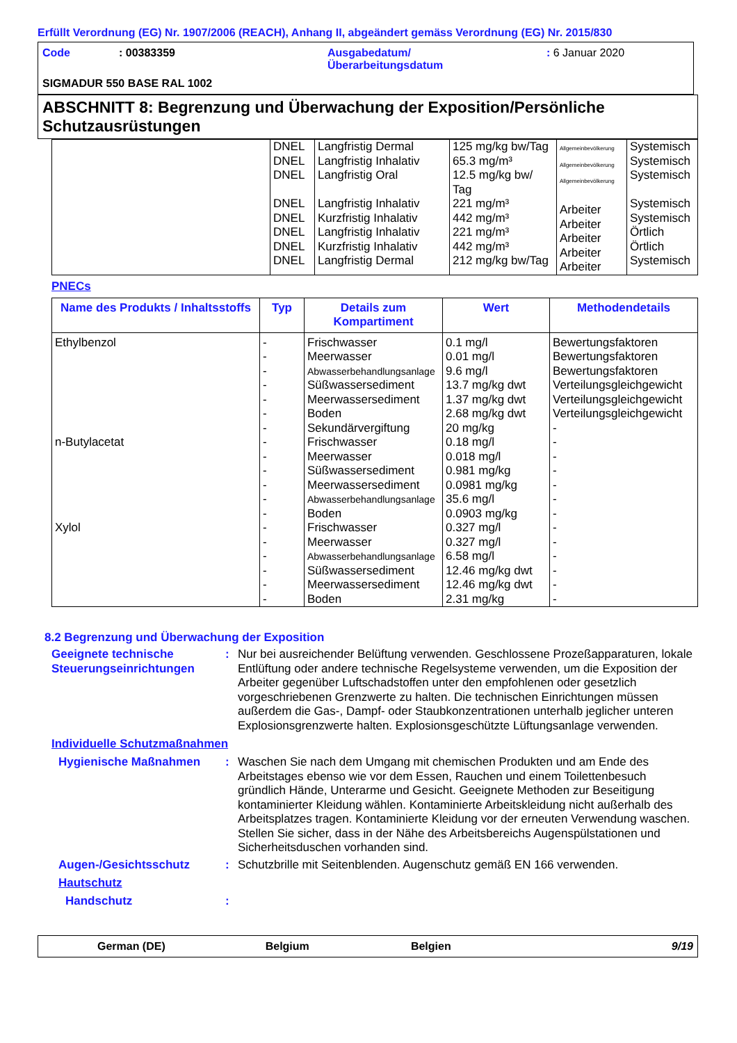Erfüllt Verordnung (EG) Nr. 1907/2006 (REACH), Anhang II, abgeändert gemäss Verordnung (EG) Nr. 2015/830
| Code | : 00383359 | Ausgabedatum/ Überarbeitungsdatum | : 6 Januar 2020 |
SIGMADUR 550 BASE RAL 1002
ABSCHNITT 8: Begrenzung und Überwachung der Exposition/Persönliche Schutzausrüstungen
| | DNEL DNEL DNEL DNEL DNEL DNEL DNEL DNEL | Langfristig Dermal Langfristig Inhalativ Langfristig Oral Langfristig Inhalativ Kurzfristig Inhalativ Langfristig Inhalativ Kurzfristig Inhalativ Langfristig Dermal | 125 mg/kg bw/Tag 65.3 mg/m³ 12.5 mg/kg bw/ Tag 221 mg/m³ 442 mg/m³ 221 mg/m³ 442 mg/m³ 212 mg/kg bw/Tag | Allgemeinbevölkerung Allgemeinbevölkerung Allgemeinbevölkerung Arbeiter Arbeiter Arbeiter Arbeiter Arbeiter | Systemisch Systemisch Systemisch Systemisch Systemisch Örtlich Örtlich Systemisch |
PNECs
| Name des Produkts / Inhaltsstoffs | Typ | Details zum Kompartiment | Wert | Methodendetails |
| --- | --- | --- | --- | --- |
| Ethylbenzol n-Butylacetat Xylol | - - - - - - - - - - - - - - - - - - - | Frischwasser Meerwasser Abwasserbehandlungsanlage Süßwassersediment Meerwassersediment Boden Sekundärvergiftung Frischwasser Meerwasser Süßwassersediment Meerwassersediment Abwasserbehandlungsanlage Boden Frischwasser Meerwasser Abwasserbehandlungsanlage Süßwassersediment Meerwassersediment Boden | 0.1 mg/l 0.01 mg/l 9.6 mg/l 13.7 mg/kg dwt 1.37 mg/kg dwt 2.68 mg/kg dwt 20 mg/kg 0.18 mg/l 0.018 mg/l 0.981 mg/kg 0.0981 mg/kg 35.6 mg/l 0.0903 mg/kg 0.327 mg/l 0.327 mg/l 6.58 mg/l 12.46 mg/kg dwt 12.46 mg/kg dwt 2.31 mg/kg | Bewertungsfaktoren Bewertungsfaktoren Bewertungsfaktoren Verteilungsgleichgewicht Verteilungsgleichgewicht Verteilungsgleichgewicht - - - - - - - - - - - - - |
8.2 Begrenzung und Überwachung der Exposition
Geeignete technische Steuerungseinrichtungen
: Nur bei ausreichender Belüftung verwenden. Geschlossene Prozeßapparaturen, lokale Entlüftung oder andere technische Regelsysteme verwenden, um die Exposition der Arbeiter gegenüber Luftschadstoffen unter den empfohlenen oder gesetzlich vorgeschriebenen Grenzwerte zu halten. Die technischen Einrichtungen müssen außerdem die Gas-, Dampf- oder Staubkonzentrationen unterhalb jeglicher unteren Explosionsgrenzwerte halten. Explosionsgeschützte Lüftungsanlage verwenden.
Individuelle Schutzmaßnahmen
Hygienische Maßnahmen : Waschen Sie nach dem Umgang mit chemischen Produkten und am Ende des Arbeitstages ebenso wie vor dem Essen, Rauchen und einem Toilettenbesuch gründlich Hände, Unterarme und Gesicht. Geeignete Methoden zur Beseitigung kontaminierter Kleidung wählen. Kontaminierte Arbeitskleidung nicht außerhalb des Arbeitsplatzes tragen. Kontaminierte Kleidung vor der erneuten Verwendung waschen. Stellen Sie sicher, dass in der Nähe des Arbeitsbereichs Augenspülstationen und Sicherheitsduschen vorhanden sind.
Augen-/Gesichtsschutz : Schutzbrille mit Seitenblenden. Augenschutz gemäß EN 166 verwenden.
Hautschutz
Handschutz :
German (DE) Belgium Belgien 9/19